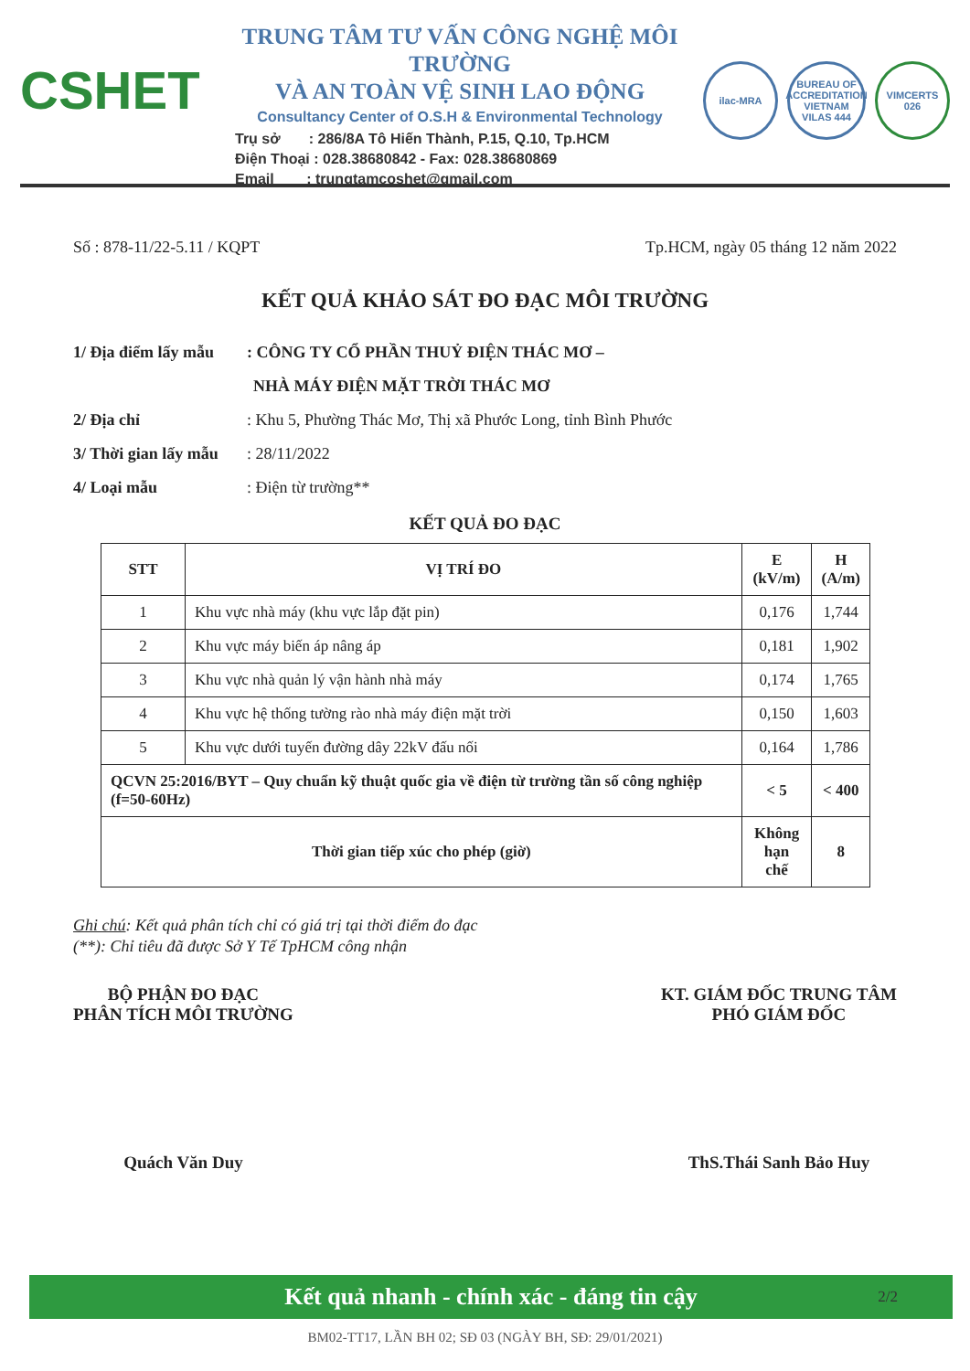CSHET
TRUNG TÂM TƯ VẤN CÔNG NGHỆ MÔI TRƯỜNG
VÀ AN TOÀN VỆ SINH LAO ĐỘNG
Consultancy Center of O.S.H & Environmental Technology
Trụ sở : 286/8A Tô Hiến Thành, P.15, Q.10, Tp.HCM
Điện Thoại : 028.38680842 - Fax: 028.38680869
Email : trungtamcoshet@gmail.com
ilac-MRA
BUREAU OF ACCREDITATION VIETNAM
VILAS 444
VIMCERTS
026
Số : 878-11/22-5.11 / KQPT Tp.HCM, ngày 05 tháng 12 năm 2022
KẾT QUẢ KHẢO SÁT ĐO ĐẠC MÔI TRƯỜNG
1/ Địa điểm lấy mẫu: CÔNG TY CỔ PHẦN THUỶ ĐIỆN THÁC MƠ –
NHÀ MÁY ĐIỆN MẶT TRỜI THÁC MƠ
2/ Địa chỉ: Khu 5, Phường Thác Mơ, Thị xã Phước Long, tỉnh Bình Phước
3/ Thời gian lấy mẫu: 28/11/2022
4/ Loại mẫu: Điện từ trường**
KẾT QUẢ ĐO ĐẠC
| STT | VỊ TRÍ ĐO | E (kV/m) | H (A/m) |
| --- | --- | --- | --- |
| 1 | Khu vực nhà máy (khu vực lắp đặt pin) | 0,176 | 1,744 |
| 2 | Khu vực máy biến áp nâng áp | 0,181 | 1,902 |
| 3 | Khu vực nhà quản lý vận hành nhà máy | 0,174 | 1,765 |
| 4 | Khu vực hệ thống tường rào nhà máy điện mặt trời | 0,150 | 1,603 |
| 5 | Khu vực dưới tuyến đường dây 22kV đấu nối | 0,164 | 1,786 |
| QCVN 25:2016/BYT – Quy chuẩn kỹ thuật quốc gia về điện từ trường tần số công nghiệp (f=50-60Hz) | | < 5 | < 400 |
| Thời gian tiếp xúc cho phép (giờ) | | Không hạn chế | 8 |
Ghi chú: Kết quả phân tích chỉ có giá trị tại thời điểm đo đạc
(**): Chỉ tiêu đã được Sở Y Tế TpHCM công nhận
BỘ PHẬN ĐO ĐẠC
PHÂN TÍCH MÔI TRƯỜNG
Quách Văn Duy
KT. GIÁM ĐỐC TRUNG TÂM
PHÓ GIÁM ĐỐC
ThS.Thái Sanh Bảo Huy
Kết quả nhanh - chính xác - đáng tin cậy 2/2
BM02-TT17, LẦN BH 02; SĐ 03 (NGÀY BH, SĐ: 29/01/2021)